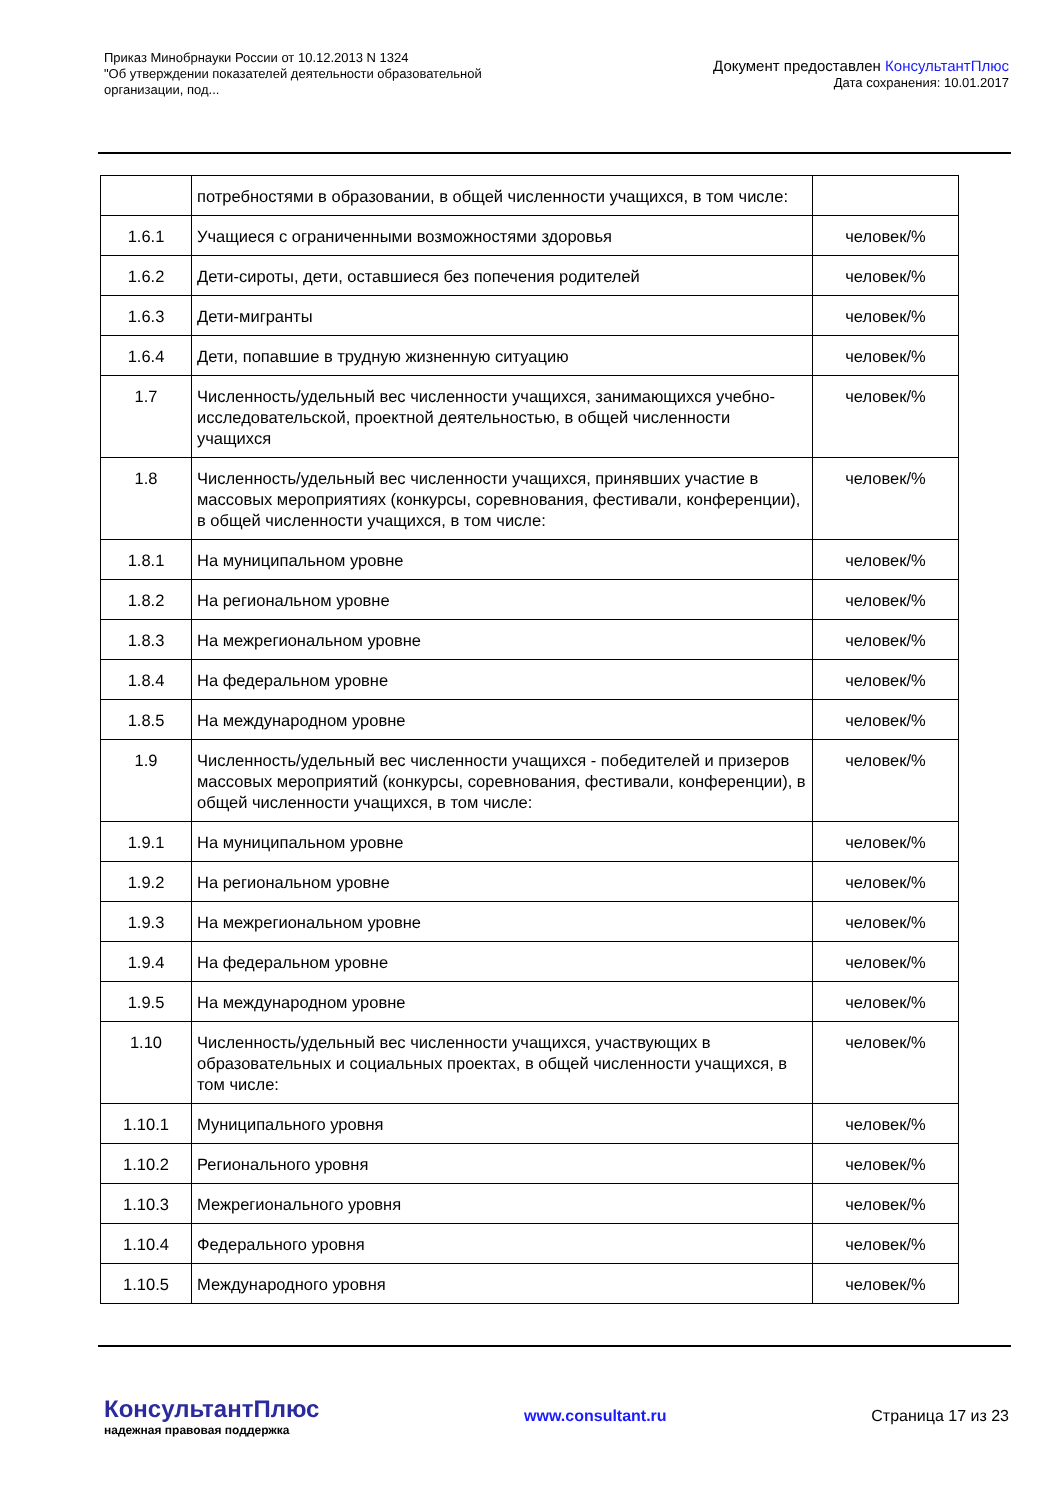Приказ Минобрнауки России от 10.12.2013 N 1324
"Об утверждении показателей деятельности образовательной
организации, под...
Документ предоставлен КонсультантПлюс
Дата сохранения: 10.01.2017
| | потребностями в образовании, в общей численности учащихся, в том числе: | |
| 1.6.1 | Учащиеся с ограниченными возможностями здоровья | человек/% |
| 1.6.2 | Дети-сироты, дети, оставшиеся без попечения родителей | человек/% |
| 1.6.3 | Дети-мигранты | человек/% |
| 1.6.4 | Дети, попавшие в трудную жизненную ситуацию | человек/% |
| 1.7 | Численность/удельный вес численности учащихся, занимающихся учебно-исследовательской, проектной деятельностью, в общей численности учащихся | человек/% |
| 1.8 | Численность/удельный вес численности учащихся, принявших участие в массовых мероприятиях (конкурсы, соревнования, фестивали, конференции), в общей численности учащихся, в том числе: | человек/% |
| 1.8.1 | На муниципальном уровне | человек/% |
| 1.8.2 | На региональном уровне | человек/% |
| 1.8.3 | На межрегиональном уровне | человек/% |
| 1.8.4 | На федеральном уровне | человек/% |
| 1.8.5 | На международном уровне | человек/% |
| 1.9 | Численность/удельный вес численности учащихся - победителей и призеров массовых мероприятий (конкурсы, соревнования, фестивали, конференции), в общей численности учащихся, в том числе: | человек/% |
| 1.9.1 | На муниципальном уровне | человек/% |
| 1.9.2 | На региональном уровне | человек/% |
| 1.9.3 | На межрегиональном уровне | человек/% |
| 1.9.4 | На федеральном уровне | человек/% |
| 1.9.5 | На международном уровне | человек/% |
| 1.10 | Численность/удельный вес численности учащихся, участвующих в образовательных и социальных проектах, в общей численности учащихся, в том числе: | человек/% |
| 1.10.1 | Муниципального уровня | человек/% |
| 1.10.2 | Регионального уровня | человек/% |
| 1.10.3 | Межрегионального уровня | человек/% |
| 1.10.4 | Федерального уровня | человек/% |
| 1.10.5 | Международного уровня | человек/% |
КонсультантПлюс
надежная правовая поддержка
www.consultant.ru Страница 17 из 23